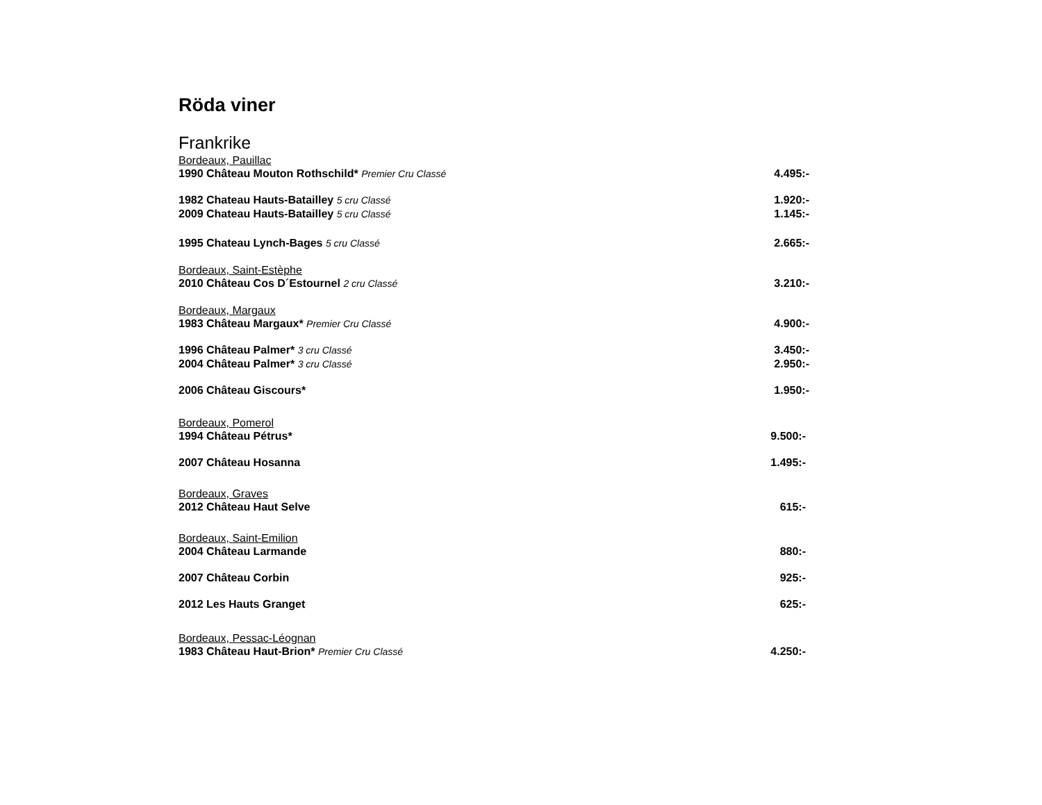Röda viner
Frankrike
Bordeaux, Pauillac
1990 Château Mouton Rothschild* Premier Cru Classé 4.495:-
1982 Chateau Hauts-Batailley 5 cru Classé 1.920:-
2009 Chateau Hauts-Batailley 5 cru Classé 1.145:-
1995 Chateau Lynch-Bages 5 cru Classé 2.665:-
Bordeaux, Saint-Estèphe
2010 Château Cos D´Estournel 2 cru Classé 3.210:-
Bordeaux, Margaux
1983 Château Margaux* Premier Cru Classé 4.900:-
1996 Château Palmer* 3 cru Classé 3.450:-
2004 Château Palmer* 3 cru Classé 2.950:-
2006 Château Giscours* 1.950:-
Bordeaux, Pomerol
1994 Château Pétrus* 9.500:-
2007 Château Hosanna 1.495:-
Bordeaux, Graves
2012 Château Haut Selve 615:-
Bordeaux, Saint-Emilion
2004 Château Larmande 880:-
2007 Château Corbin 925:-
2012 Les Hauts Granget 625:-
Bordeaux, Pessac-Léognan
1983 Château Haut-Brion* Premier Cru Classé 4.250:-